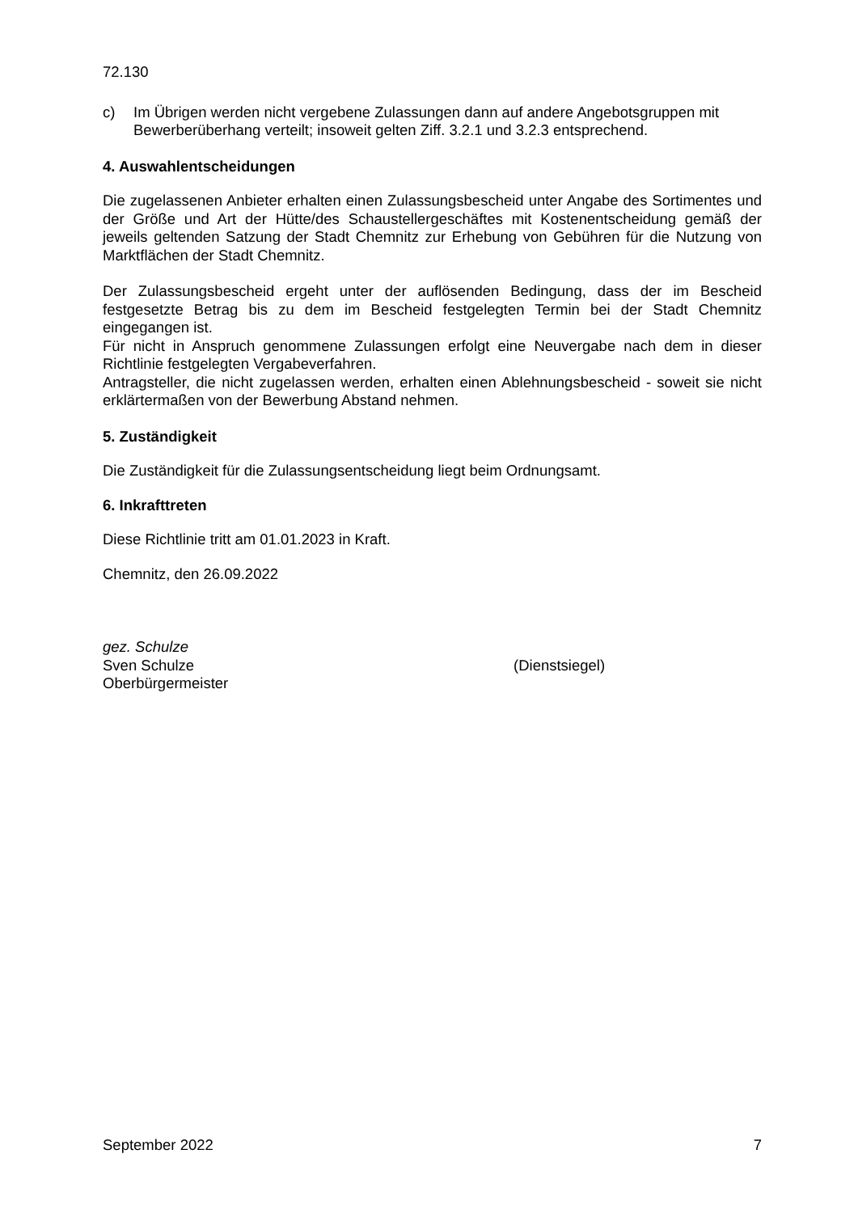72.130
c) Im Übrigen werden nicht vergebene Zulassungen dann auf andere Angebotsgruppen mit Bewerberüberhang verteilt; insoweit gelten Ziff. 3.2.1 und 3.2.3 entsprechend.
4. Auswahlentscheidungen
Die zugelassenen Anbieter erhalten einen Zulassungsbescheid unter Angabe des Sortimentes und der Größe und Art der Hütte/des Schaustellergeschäftes mit Kostenentscheidung gemäß der jeweils geltenden Satzung der Stadt Chemnitz zur Erhebung von Gebühren für die Nutzung von Marktflächen der Stadt Chemnitz.
Der Zulassungsbescheid ergeht unter der auflösenden Bedingung, dass der im Bescheid festgesetzte Betrag bis zu dem im Bescheid festgelegten Termin bei der Stadt Chemnitz eingegangen ist.
Für nicht in Anspruch genommene Zulassungen erfolgt eine Neuvergabe nach dem in dieser Richtlinie festgelegten Vergabeverfahren.
Antragsteller, die nicht zugelassen werden, erhalten einen Ablehnungsbescheid - soweit sie nicht erklärtermaßen von der Bewerbung Abstand nehmen.
5. Zuständigkeit
Die Zuständigkeit für die Zulassungsentscheidung liegt beim Ordnungsamt.
6. Inkrafttreten
Diese Richtlinie tritt am 01.01.2023 in Kraft.
Chemnitz, den 26.09.2022
gez. Schulze
Sven Schulze (Dienstsiegel)
Oberbürgermeister
September 2022 7